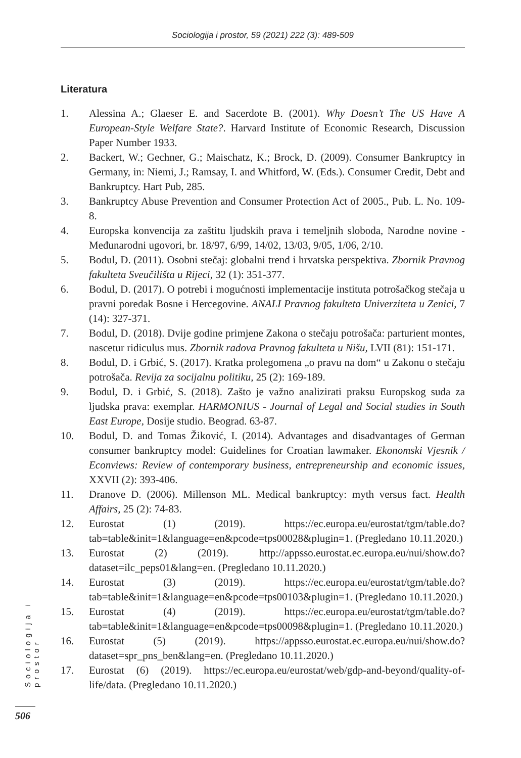Sociologija i prostor, 59 (2021) 222 (3): 489-509
Literatura
1. Alessina A.; Glaeser E. and Sacerdote B. (2001). Why Doesn’t The US Have A European-Style Welfare State?. Harvard Institute of Economic Research, Discussion Paper Number 1933.
2. Backert, W.; Gechner, G.; Maischatz, K.; Brock, D. (2009). Consumer Bankruptcy in Germany, in: Niemi, J.; Ramsay, I. and Whitford, W. (Eds.). Consumer Credit, Debt and Bankruptcy. Hart Pub, 285.
3. Bankruptcy Abuse Prevention and Consumer Protection Act of 2005., Pub. L. No. 109-8.
4. Europska konvencija za zaštitu ljudskih prava i temeljnih sloboda, Narodne novine - Međunarodni ugovori, br. 18/97, 6/99, 14/02, 13/03, 9/05, 1/06, 2/10.
5. Bodul, D. (2011). Osobni stečaj: globalni trend i hrvatska perspektiva. Zbornik Pravnog fakulteta Sveučilišta u Rijeci, 32 (1): 351-377.
6. Bodul, D. (2017). O potrebi i mogućnosti implementacije instituta potrošačkog stečaja u pravni poredak Bosne i Hercegovine. ANALI Pravnog fakulteta Univerziteta u Zenici, 7 (14): 327-371.
7. Bodul, D. (2018). Dvije godine primjene Zakona o stečaju potrošača: parturient montes, nascetur ridiculus mus. Zbornik radova Pravnog fakulteta u Nišu, LVII (81): 151-171.
8. Bodul, D. i Grbić, S. (2017). Kratka prolegomena „o pravu na dom“ u Zakonu o stečaju potrošača. Revija za socijalnu politiku, 25 (2): 169-189.
9. Bodul, D. i Grbić, S. (2018). Zašto je važno analizirati praksu Europskog suda za ljudska prava: exemplar. HARMONIUS - Journal of Legal and Social studies in South East Europe, Dosije studio. Beograd. 63-87.
10. Bodul, D. and Tomas Žiković, I. (2014). Advantages and disadvantages of German consumer bankruptcy model: Guidelines for Croatian lawmaker. Ekonomski Vjesnik / Econviews: Review of contemporary business, entrepreneurship and economic issues, XXVII (2): 393-406.
11. Dranove D. (2006). Millenson ML. Medical bankruptcy: myth versus fact. Health Affairs, 25 (2): 74-83.
12. Eurostat (1) (2019). https://ec.europa.eu/eurostat/tgm/table.do?tab=table&init=1&language=en&pcode=tps00028&plugin=1. (Pregledano 10.11.2020.)
13. Eurostat (2) (2019). http://appsso.eurostat.ec.europa.eu/nui/show.do?dataset=ilc_peps01&lang=en. (Pregledano 10.11.2020.)
14. Eurostat (3) (2019). https://ec.europa.eu/eurostat/tgm/table.do?tab=table&init=1&language=en&pcode=tps00103&plugin=1. (Pregledano 10.11.2020.)
15. Eurostat (4) (2019). https://ec.europa.eu/eurostat/tgm/table.do?tab=table&init=1&language=en&pcode=tps00098&plugin=1. (Pregledano 10.11.2020.)
16. Eurostat (5) (2019). https://appsso.eurostat.ec.europa.eu/nui/show.do?dataset=spr_pns_ben&lang=en. (Pregledano 10.11.2020.)
17. Eurostat (6) (2019). https://ec.europa.eu/eurostat/web/gdp-and-beyond/quality-of-life/data. (Pregledano 10.11.2020.)
Sociologija i prostor
506